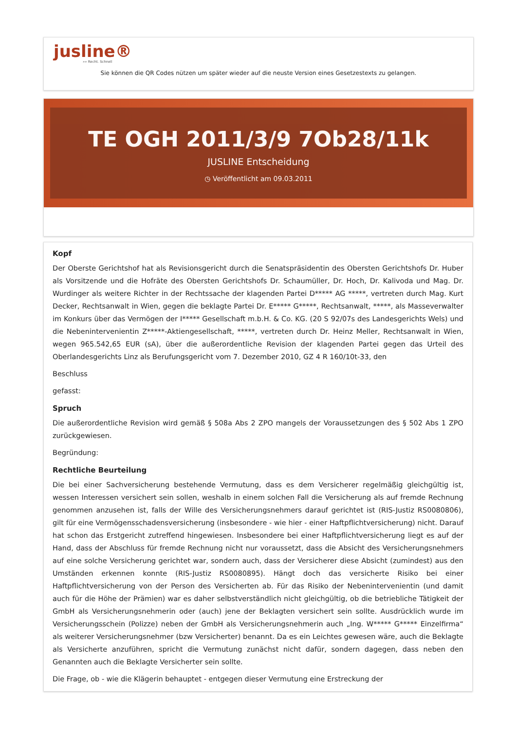jusline®
»» Recht. Schnell
Sie können die QR Codes nützen um später wieder auf die neuste Version eines Gesetzestexts zu gelangen.
TE OGH 2011/3/9 7Ob28/11k
JUSLINE Entscheidung
◷ Veröffentlicht am 09.03.2011
Kopf
Der Oberste Gerichtshof hat als Revisionsgericht durch die Senatspräsidentin des Obersten Gerichtshofs Dr. Huber als Vorsitzende und die Hofräte des Obersten Gerichtshofs Dr. Schaumüller, Dr. Hoch, Dr. Kalivoda und Mag. Dr. Wurdinger als weitere Richter in der Rechtssache der klagenden Partei D***** AG *****, vertreten durch Mag. Kurt Decker, Rechtsanwalt in Wien, gegen die beklagte Partei Dr. E***** G*****, Rechtsanwalt, *****, als Masseverwalter im Konkurs über das Vermögen der I***** Gesellschaft m.b.H. & Co. KG. (20 S 92/07s des Landesgerichts Wels) und die Nebenintervenientin Z*****-Aktiengesellschaft, *****, vertreten durch Dr. Heinz Meller, Rechtsanwalt in Wien, wegen 965.542,65 EUR (sA), über die außerordentliche Revision der klagenden Partei gegen das Urteil des Oberlandesgerichts Linz als Berufungsgericht vom 7. Dezember 2010, GZ 4 R 160/10t-33, den
Beschluss
gefasst:
Spruch
Die außerordentliche Revision wird gemäß § 508a Abs 2 ZPO mangels der Voraussetzungen des § 502 Abs 1 ZPO zurückgewiesen.
Begründung:
Rechtliche Beurteilung
Die bei einer Sachversicherung bestehende Vermutung, dass es dem Versicherer regelmäßig gleichgültig ist, wessen Interessen versichert sein sollen, weshalb in einem solchen Fall die Versicherung als auf fremde Rechnung genommen anzusehen ist, falls der Wille des Versicherungsnehmers darauf gerichtet ist (RIS-Justiz RS0080806), gilt für eine Vermögensschadensversicherung (insbesondere - wie hier - einer Haftpflichtversicherung) nicht. Darauf hat schon das Erstgericht zutreffend hingewiesen. Insbesondere bei einer Haftpflichtversicherung liegt es auf der Hand, dass der Abschluss für fremde Rechnung nicht nur voraussetzt, dass die Absicht des Versicherungsnehmers auf eine solche Versicherung gerichtet war, sondern auch, dass der Versicherer diese Absicht (zumindest) aus den Umständen erkennen konnte (RIS-Justiz RS0080895). Hängt doch das versicherte Risiko bei einer Haftpflichtversicherung von der Person des Versicherten ab. Für das Risiko der Nebenintervenientin (und damit auch für die Höhe der Prämien) war es daher selbstverständlich nicht gleichgültig, ob die betriebliche Tätigkeit der GmbH als Versicherungsnehmerin oder (auch) jene der Beklagten versichert sein sollte. Ausdrücklich wurde im Versicherungsschein (Polizze) neben der GmbH als Versicherungsnehmerin auch „Ing. W***** G***** Einzelfirma“ als weiterer Versicherungsnehmer (bzw Versicherter) benannt. Da es ein Leichtes gewesen wäre, auch die Beklagte als Versicherte anzuführen, spricht die Vermutung zunächst nicht dafür, sondern dagegen, dass neben den Genannten auch die Beklagte Versicherter sein sollte.
Die Frage, ob - wie die Klägerin behauptet - entgegen dieser Vermutung eine Erstreckung der